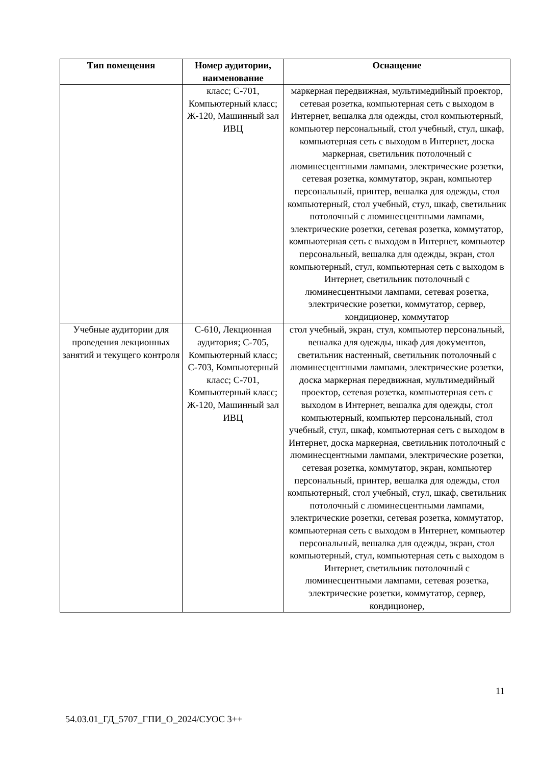| Тип помещения | Номер аудитории, наименование | Оснащение |
| --- | --- | --- |
| | класс; С-701, Компьютерный класс; Ж-120, Машинный зал ИВЦ | маркерная передвижная, мультимедийный проектор, сетевая розетка, компьютерная сеть с выходом в Интернет, вешалка для одежды, стол компьютерный, компьютер персональный, стол учебный, стул, шкаф, компьютерная сеть с выходом в Интернет, доска маркерная, светильник потолочный с люминесцентными лампами, электрические розетки, сетевая розетка, коммутатор, экран, компьютер персональный, принтер, вешалка для одежды, стол компьютерный, стол учебный, стул, шкаф, светильник потолочный с люминесцентными лампами, электрические розетки, сетевая розетка, коммутатор, компьютерная сеть с выходом в Интернет, компьютер персональный, вешалка для одежды, экран, стол компьютерный, стул, компьютерная сеть с выходом в Интернет, светильник потолочный с люминесцентными лампами, сетевая розетка, электрические розетки, коммутатор, сервер, кондиционер, коммутатор |
| Учебные аудитории для проведения лекционных занятий и текущего контроля | С-610, Лекционная аудитория; С-705, Компьютерный класс; С-703, Компьютерный класс; С-701, Компьютерный класс; Ж-120, Машинный зал ИВЦ | стол учебный, экран, стул, компьютер персональный, вешалка для одежды, шкаф для документов, светильник настенный, светильник потолочный с люминесцентными лампами, электрические розетки, доска маркерная передвижная, мультимедийный проектор, сетевая розетка, компьютерная сеть с выходом в Интернет, вешалка для одежды, стол компьютерный, компьютер персональный, стол учебный, стул, шкаф, компьютерная сеть с выходом в Интернет, доска маркерная, светильник потолочный с люминесцентными лампами, электрические розетки, сетевая розетка, коммутатор, экран, компьютер персональный, принтер, вешалка для одежды, стол компьютерный, стол учебный, стул, шкаф, светильник потолочный с люминесцентными лампами, электрические розетки, сетевая розетка, коммутатор, компьютерная сеть с выходом в Интернет, компьютер персональный, вешалка для одежды, экран, стол компьютерный, стул, компьютерная сеть с выходом в Интернет, светильник потолочный с люминесцентными лампами, сетевая розетка, электрические розетки, коммутатор, сервер, кондиционер, |
11
54.03.01_ГД_5707_ГПИ_О_2024/СУОС 3++